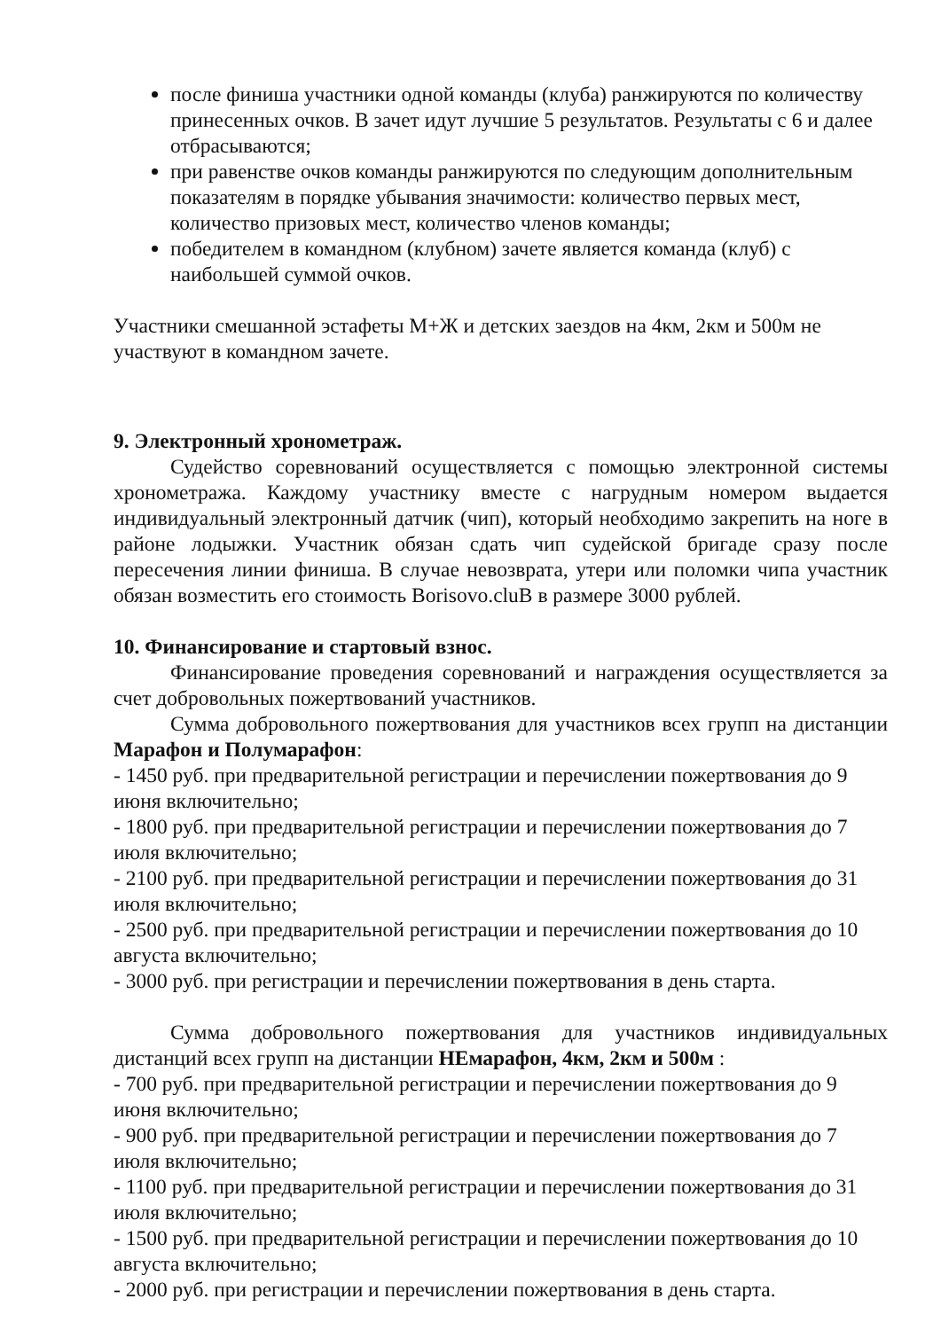после финиша участники одной команды (клуба) ранжируются по количеству принесенных очков. В зачет идут лучшие 5 результатов. Результаты с 6 и далее отбрасываются;
при равенстве очков команды ранжируются по следующим дополнительным показателям в порядке убывания значимости: количество первых мест, количество призовых мест, количество членов команды;
победителем в командном (клубном) зачете является команда (клуб) с наибольшей суммой очков.
Участники смешанной эстафеты М+Ж и детских заездов на 4км, 2км и 500м не участвуют в командном зачете.
9. Электронный хронометраж.
Судейство соревнований осуществляется с помощью электронной системы хронометража. Каждому участнику вместе с нагрудным номером выдается индивидуальный электронный датчик (чип), который необходимо закрепить на ноге в районе лодыжки. Участник обязан сдать чип судейской бригаде сразу после пересечения линии финиша. В случае невозврата, утери или поломки чипа участник обязан возместить его стоимость Borisovo.cluB в размере 3000 рублей.
10. Финансирование и стартовый взнос.
Финансирование проведения соревнований и награждения осуществляется за счет добровольных пожертвований участников.
Сумма добровольного пожертвования для участников всех групп на дистанции Марафон и Полумарафон:
- 1450 руб. при предварительной регистрации и перечислении пожертвования до 9 июня включительно;
- 1800 руб. при предварительной регистрации и перечислении пожертвования до 7 июля включительно;
- 2100 руб. при предварительной регистрации и перечислении пожертвования до 31 июля включительно;
- 2500 руб. при предварительной регистрации и перечислении пожертвования до 10 августа включительно;
- 3000 руб. при регистрации и перечислении пожертвования в день старта.
Сумма добровольного пожертвования для участников индивидуальных дистанций всех групп на дистанции НЕмарафон, 4км, 2км и 500м :
- 700 руб. при предварительной регистрации и перечислении пожертвования до 9 июня включительно;
- 900 руб. при предварительной регистрации и перечислении пожертвования до 7 июля включительно;
- 1100 руб. при предварительной регистрации и перечислении пожертвования до 31 июля включительно;
- 1500 руб. при предварительной регистрации и перечислении пожертвования до 10 августа включительно;
- 2000 руб. при регистрации и перечислении пожертвования в день старта.